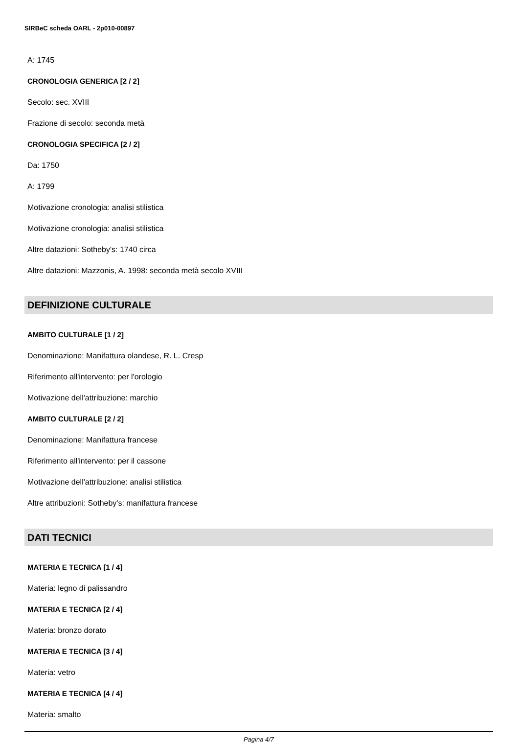SIRBeC scheda OARL - 2p010-00897
A: 1745
CRONOLOGIA GENERICA [2 / 2]
Secolo: sec. XVIII
Frazione di secolo: seconda metà
CRONOLOGIA SPECIFICA [2 / 2]
Da: 1750
A: 1799
Motivazione cronologia: analisi stilistica
Motivazione cronologia: analisi stilistica
Altre datazioni: Sotheby's: 1740 circa
Altre datazioni: Mazzonis, A. 1998: seconda metà secolo XVIII
DEFINIZIONE CULTURALE
AMBITO CULTURALE [1 / 2]
Denominazione: Manifattura olandese, R. L. Cresp
Riferimento all'intervento: per l'orologio
Motivazione dell'attribuzione: marchio
AMBITO CULTURALE [2 / 2]
Denominazione: Manifattura francese
Riferimento all'intervento: per il cassone
Motivazione dell'attribuzione: analisi stilistica
Altre attribuzioni: Sotheby's: manifattura francese
DATI TECNICI
MATERIA E TECNICA [1 / 4]
Materia: legno di palissandro
MATERIA E TECNICA [2 / 4]
Materia: bronzo dorato
MATERIA E TECNICA [3 / 4]
Materia: vetro
MATERIA E TECNICA [4 / 4]
Materia: smalto
Pagina 4/7